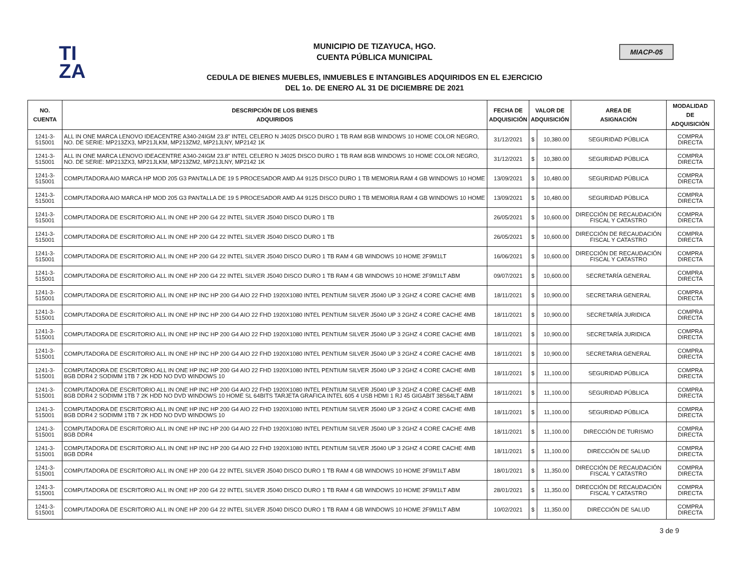TI
ZA
MIACP-05
MUNICIPIO DE TIZAYUCA, HGO.
CUENTA PÚBLICA MUNICIPAL
CEDULA DE BIENES MUEBLES, INMUEBLES E INTANGIBLES ADQUIRIDOS EN EL EJERCICIO
DEL 1o. DE ENERO AL 31 DE DICIEMBRE DE 2021
| NO. CUENTA | DESCRIPCIÓN DE LOS BIENES ADQUIRIDOS | FECHA DE ADQUISICIÓN | VALOR DE ADQUISICIÓN | | AREA DE ASIGNACIÓN | MODALIDAD DE ADQUISICIÒN |
| --- | --- | --- | --- | --- | --- | --- |
| 1241-3-515001 | ALL IN ONE MARCA LENOVO IDEACENTRE A340-24IGM 23.8" INTEL CELERO N J4025 DISCO DURO 1 TB RAM 8GB WINDOWS 10 HOME COLOR NEGRO, NO. DE SERIE: MP213ZX3, MP21JLKM, MP213ZM2, MP21JLNY, MP2142 1K | 31/12/2021 | $ | 10,380.00 | SEGURIDAD PÚBLICA | COMPRA DIRECTA |
| 1241-3-515001 | ALL IN ONE MARCA LENOVO IDEACENTRE A340-24IGM 23.8" INTEL CELERO N J4025 DISCO DURO 1 TB RAM 8GB WINDOWS 10 HOME COLOR NEGRO, NO. DE SERIE: MP213ZX3, MP21JLKM, MP213ZM2, MP21JLNY, MP2142 1K | 31/12/2021 | $ | 10,380.00 | SEGURIDAD PÚBLICA | COMPRA DIRECTA |
| 1241-3-515001 | COMPUTADORA AIO MARCA HP MOD 205 G3 PANTALLA DE 19 5 PROCESADOR AMD A4 9125 DISCO DURO 1 TB MEMORIA RAM 4 GB WINDOWS 10 HOME | 13/09/2021 | $ | 10,480.00 | SEGURIDAD PÚBLICA | COMPRA DIRECTA |
| 1241-3-515001 | COMPUTADORA AIO MARCA HP MOD 205 G3 PANTALLA DE 19 5 PROCESADOR AMD A4 9125 DISCO DURO 1 TB MEMORIA RAM 4 GB WINDOWS 10 HOME | 13/09/2021 | $ | 10,480.00 | SEGURIDAD PÚBLICA | COMPRA DIRECTA |
| 1241-3-515001 | COMPUTADORA DE ESCRITORIO ALL IN ONE HP 200 G4 22 INTEL SILVER J5040 DISCO DURO 1 TB | 26/05/2021 | $ | 10,600.00 | DIRECCIÓN DE RECAUDACIÓN FISCAL Y CATASTRO | COMPRA DIRECTA |
| 1241-3-515001 | COMPUTADORA DE ESCRITORIO ALL IN ONE HP 200 G4 22 INTEL SILVER J5040 DISCO DURO 1 TB | 26/05/2021 | $ | 10,600.00 | DIRECCIÓN DE RECAUDACIÓN FISCAL Y CATASTRO | COMPRA DIRECTA |
| 1241-3-515001 | COMPUTADORA DE ESCRITORIO ALL IN ONE HP 200 G4 22 INTEL SILVER J5040 DISCO DURO 1 TB RAM 4 GB WINDOWS 10 HOME 2F9M1LT | 16/06/2021 | $ | 10,600.00 | DIRECCIÓN DE RECAUDACIÓN FISCAL Y CATASTRO | COMPRA DIRECTA |
| 1241-3-515001 | COMPUTADORA DE ESCRITORIO ALL IN ONE HP 200 G4 22 INTEL SILVER J5040 DISCO DURO 1 TB RAM 4 GB WINDOWS 10 HOME 2F9M1LT ABM | 09/07/2021 | $ | 10,600.00 | SECRETARÍA GENERAL | COMPRA DIRECTA |
| 1241-3-515001 | COMPUTADORA DE ESCRITORIO ALL IN ONE HP INC HP 200 G4 AIO 22 FHD 1920X1080 INTEL PENTIUM SILVER J5040 UP 3 2GHZ 4 CORE CACHE 4MB | 18/11/2021 | $ | 10,900.00 | SECRETARIA GENERAL | COMPRA DIRECTA |
| 1241-3-515001 | COMPUTADORA DE ESCRITORIO ALL IN ONE HP INC HP 200 G4 AIO 22 FHD 1920X1080 INTEL PENTIUM SILVER J5040 UP 3 2GHZ 4 CORE CACHE 4MB | 18/11/2021 | $ | 10,900.00 | SECRETARÍA JURIDICA | COMPRA DIRECTA |
| 1241-3-515001 | COMPUTADORA DE ESCRITORIO ALL IN ONE HP INC HP 200 G4 AIO 22 FHD 1920X1080 INTEL PENTIUM SILVER J5040 UP 3 2GHZ 4 CORE CACHE 4MB | 18/11/2021 | $ | 10,900.00 | SECRETARÍA JURIDICA | COMPRA DIRECTA |
| 1241-3-515001 | COMPUTADORA DE ESCRITORIO ALL IN ONE HP INC HP 200 G4 AIO 22 FHD 1920X1080 INTEL PENTIUM SILVER J5040 UP 3 2GHZ 4 CORE CACHE 4MB | 18/11/2021 | $ | 10,900.00 | SECRETARIA GENERAL | COMPRA DIRECTA |
| 1241-3-515001 | COMPUTADORA DE ESCRITORIO ALL IN ONE HP INC HP 200 G4 AIO 22 FHD 1920X1080 INTEL PENTIUM SILVER J5040 UP 3 2GHZ 4 CORE CACHE 4MB 8GB DDR4 2 SODIMM 1TB 7 2K HDD NO DVD WINDOWS 10 | 18/11/2021 | $ | 11,100.00 | SEGURIDAD PÚBLICA | COMPRA DIRECTA |
| 1241-3-515001 | COMPUTADORA DE ESCRITORIO ALL IN ONE HP INC HP 200 G4 AIO 22 FHD 1920X1080 INTEL PENTIUM SILVER J5040 UP 3 2GHZ 4 CORE CACHE 4MB 8GB DDR4 2 SODIMM 1TB 7 2K HDD NO DVD WINDOWS 10 HOME SL 64BITS TARJETA GRAFICA INTEL 605 4 USB HDMI 1 RJ 45 GIGABIT 38S64LT ABM | 18/11/2021 | $ | 11,100.00 | SEGURIDAD PÚBLICA | COMPRA DIRECTA |
| 1241-3-515001 | COMPUTADORA DE ESCRITORIO ALL IN ONE HP INC HP 200 G4 AIO 22 FHD 1920X1080 INTEL PENTIUM SILVER J5040 UP 3 2GHZ 4 CORE CACHE 4MB 8GB DDR4 2 SODIMM 1TB 7 2K HDD NO DVD WINDOWS 10 | 18/11/2021 | $ | 11,100.00 | SEGURIDAD PÚBLICA | COMPRA DIRECTA |
| 1241-3-515001 | COMPUTADORA DE ESCRITORIO ALL IN ONE HP INC HP 200 G4 AIO 22 FHD 1920X1080 INTEL PENTIUM SILVER J5040 UP 3 2GHZ 4 CORE CACHE 4MB 8GB DDR4 | 18/11/2021 | $ | 11,100.00 | DIRECCIÓN DE TURISMO | COMPRA DIRECTA |
| 1241-3-515001 | COMPUTADORA DE ESCRITORIO ALL IN ONE HP INC HP 200 G4 AIO 22 FHD 1920X1080 INTEL PENTIUM SILVER J5040 UP 3 2GHZ 4 CORE CACHE 4MB 8GB DDR4 | 18/11/2021 | $ | 11,100.00 | DIRECCIÓN DE SALUD | COMPRA DIRECTA |
| 1241-3-515001 | COMPUTADORA DE ESCRITORIO ALL IN ONE HP 200 G4 22 INTEL SILVER J5040 DISCO DURO 1 TB RAM 4 GB WINDOWS 10 HOME 2F9M1LT ABM | 18/01/2021 | $ | 11,350.00 | DIRECCIÓN DE RECAUDACIÓN FISCAL Y CATASTRO | COMPRA DIRECTA |
| 1241-3-515001 | COMPUTADORA DE ESCRITORIO ALL IN ONE HP 200 G4 22 INTEL SILVER J5040 DISCO DURO 1 TB RAM 4 GB WINDOWS 10 HOME 2F9M1LT ABM | 28/01/2021 | $ | 11,350.00 | DIRECCIÓN DE RECAUDACIÓN FISCAL Y CATASTRO | COMPRA DIRECTA |
| 1241-3-515001 | COMPUTADORA DE ESCRITORIO ALL IN ONE HP 200 G4 22 INTEL SILVER J5040 DISCO DURO 1 TB RAM 4 GB WINDOWS 10 HOME 2F9M1LT ABM | 10/02/2021 | $ | 11,350.00 | DIRECCIÓN DE SALUD | COMPRA DIRECTA |
3 de 9